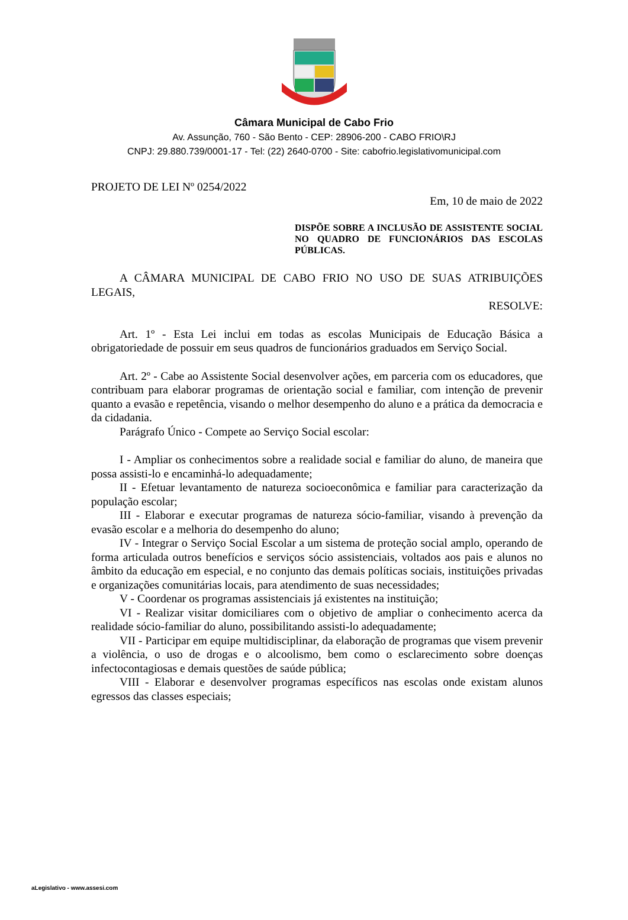Câmara Municipal de Cabo Frio
Av. Assunção, 760 - São Bento - CEP: 28906-200 - CABO FRIO\RJ
CNPJ: 29.880.739/0001-17 - Tel: (22) 2640-0700 - Site: cabofrio.legislativomunicipal.com
PROJETO DE LEI Nº 0254/2022
Em, 10 de maio de 2022
DISPÕE SOBRE A INCLUSÃO DE ASSISTENTE SOCIAL NO QUADRO DE FUNCIONÁRIOS DAS ESCOLAS PÚBLICAS.
A CÂMARA MUNICIPAL DE CABO FRIO NO USO DE SUAS ATRIBUIÇÕES LEGAIS,
RESOLVE:
Art. 1º - Esta Lei inclui em todas as escolas Municipais de Educação Básica a obrigatoriedade de possuir em seus quadros de funcionários graduados em Serviço Social.
Art. 2º - Cabe ao Assistente Social desenvolver ações, em parceria com os educadores, que contribuam para elaborar programas de orientação social e familiar, com intenção de prevenir quanto a evasão e repetência, visando o melhor desempenho do aluno e a prática da democracia e da cidadania.
Parágrafo Único - Compete ao Serviço Social escolar:
I - Ampliar os conhecimentos sobre a realidade social e familiar do aluno, de maneira que possa assisti-lo e encaminhá-lo adequadamente;
II - Efetuar levantamento de natureza socioeconômica e familiar para caracterização da população escolar;
III - Elaborar e executar programas de natureza sócio-familiar, visando à prevenção da evasão escolar e a melhoria do desempenho do aluno;
IV - Integrar o Serviço Social Escolar a um sistema de proteção social amplo, operando de forma articulada outros benefícios e serviços sócio assistenciais, voltados aos pais e alunos no âmbito da educação em especial, e no conjunto das demais políticas sociais, instituições privadas e organizações comunitárias locais, para atendimento de suas necessidades;
V - Coordenar os programas assistenciais já existentes na instituição;
VI - Realizar visitar domiciliares com o objetivo de ampliar o conhecimento acerca da realidade sócio-familiar do aluno, possibilitando assisti-lo adequadamente;
VII - Participar em equipe multidisciplinar, da elaboração de programas que visem prevenir a violência, o uso de drogas e o alcoolismo, bem como o esclarecimento sobre doenças infectocontagiosas e demais questões de saúde pública;
VIII - Elaborar e desenvolver programas específicos nas escolas onde existam alunos egressos das classes especiais;
aLegislativo - www.assesi.com